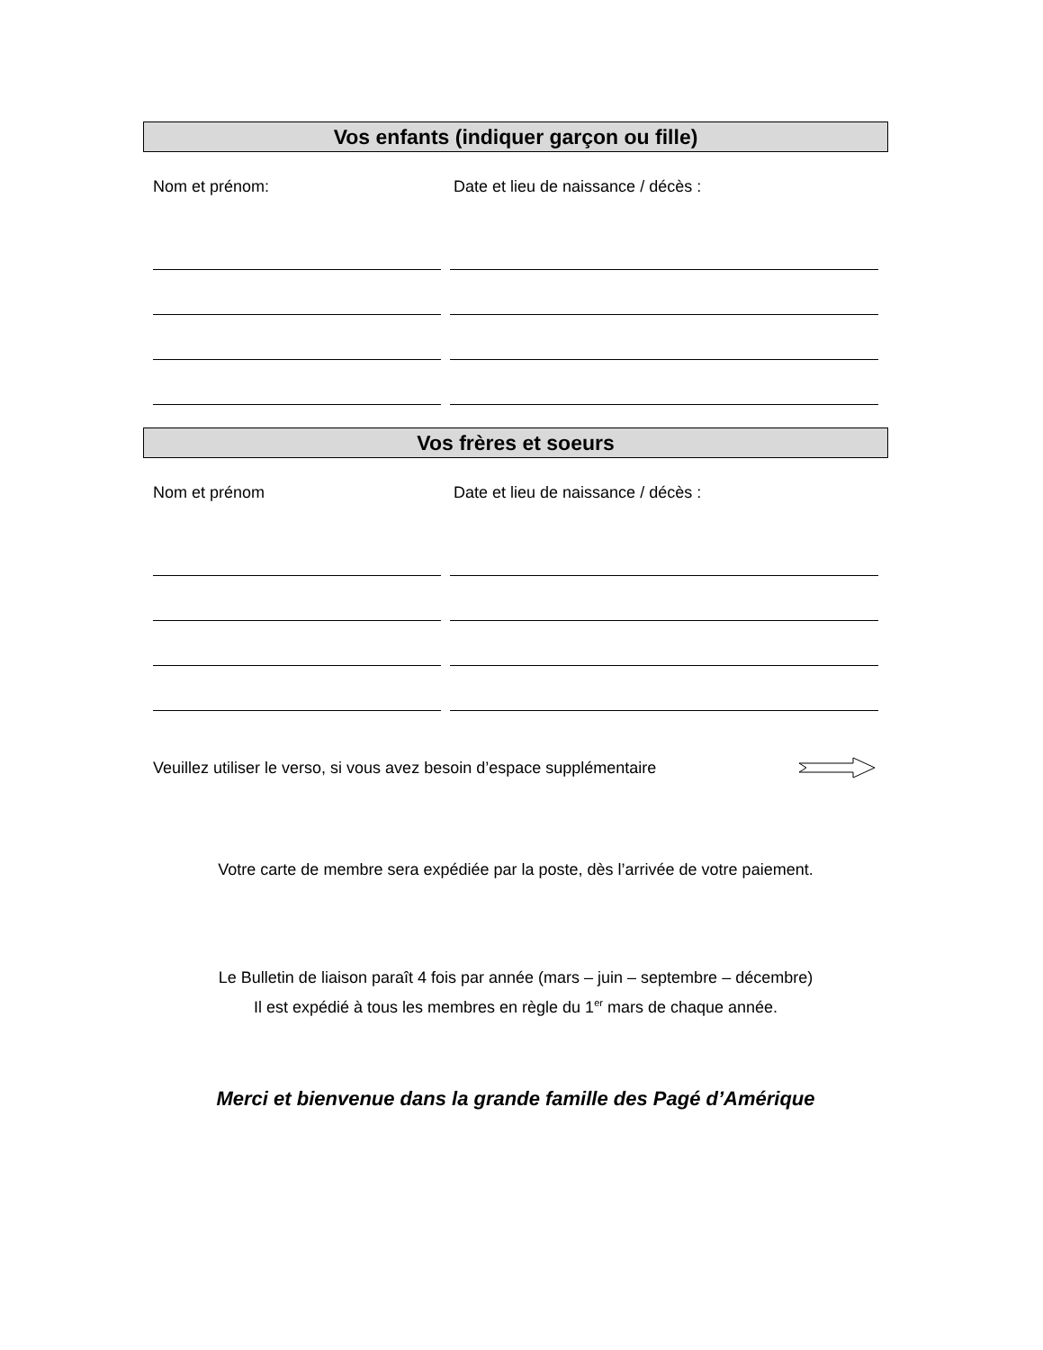Vos enfants (indiquer garçon ou fille)
Nom et prénom: Date et lieu de naissance / décès :
Vos frères et soeurs
Nom et prénom Date et lieu de naissance / décès :
Veuillez utiliser le verso, si vous avez besoin d’espace supplémentaire
Votre carte de membre sera expédiée par la poste, dès l’arrivée de votre paiement.
Le Bulletin de liaison paraît 4 fois par année (mars – juin – septembre – décembre)
Il est expédié à tous les membres en règle du 1<sup>er</sup> mars de chaque année.
Merci et bienvenue dans la grande famille des Pagé d’Amérique